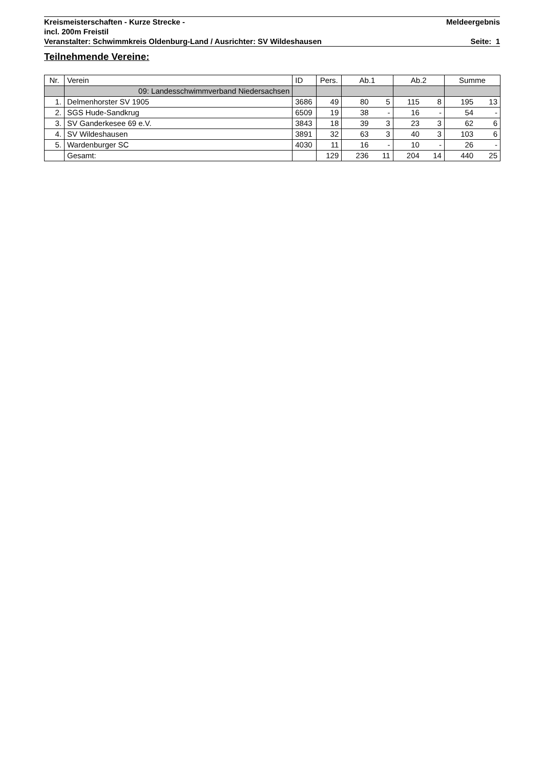Kreismeisterschaften - Kurze Strecke - Meldeergebnis
incl. 200m Freistil
Veranstalter: Schwimmkreis Oldenburg-Land / Ausrichter: SV Wildeshausen Seite: 1
Teilnehmende Vereine:
| Nr. | Verein | ID | Pers. | Ab.1 | | Ab.2 | | Summe | |
| --- | --- | --- | --- | --- | --- | --- | --- | --- | --- |
| | 09: Landesschwimmverband Niedersachsen | | | | | | | | |
| 1. | Delmenhorster SV 1905 | 3686 | 49 | 80 | 5 | 115 | 8 | 195 | 13 |
| 2. | SGS Hude-Sandkrug | 6509 | 19 | 38 | - | 16 | - | 54 | - |
| 3. | SV Ganderkesee 69 e.V. | 3843 | 18 | 39 | 3 | 23 | 3 | 62 | 6 |
| 4. | SV Wildeshausen | 3891 | 32 | 63 | 3 | 40 | 3 | 103 | 6 |
| 5. | Wardenburger SC | 4030 | 11 | 16 | - | 10 | - | 26 | - |
| | Gesamt: | | 129 | 236 | 11 | 204 | 14 | 440 | 25 |